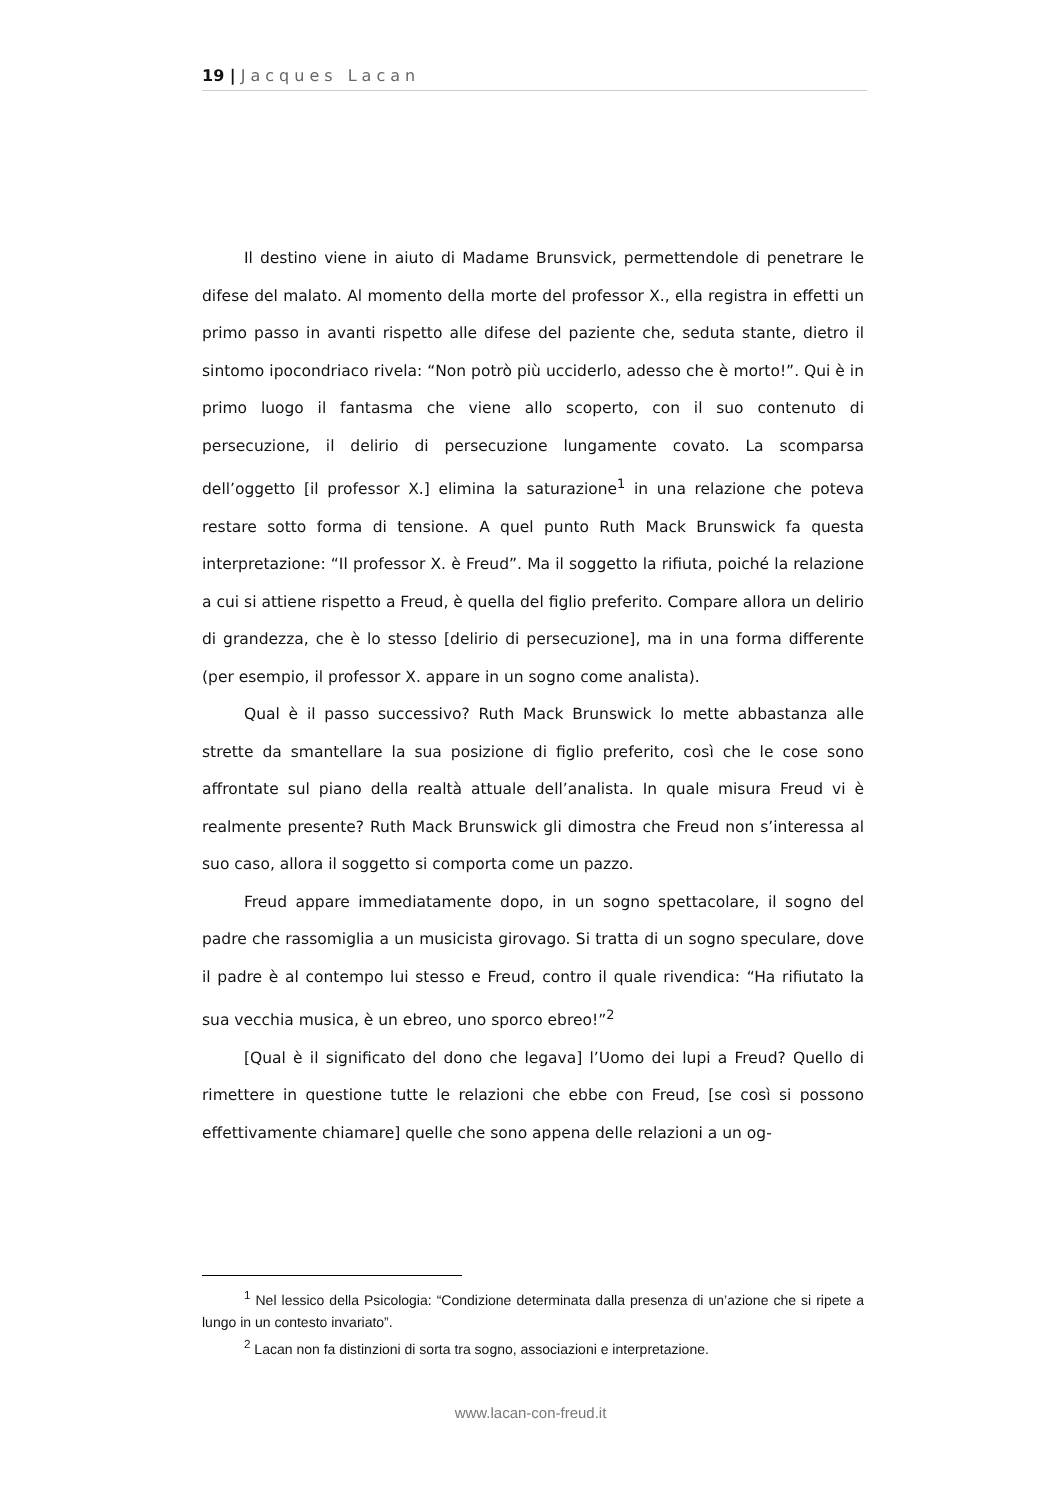19 | Jacques Lacan
Il destino viene in aiuto di Madame Brunsvick, permettendole di penetrare le difese del malato. Al momento della morte del professor X., ella registra in effetti un primo passo in avanti rispetto alle difese del paziente che, seduta stante, dietro il sintomo ipocondriaco rivela: “Non potrò più ucciderlo, adesso che è morto!”. Qui è in primo luogo il fantasma che viene allo scoperto, con il suo contenuto di persecuzione, il delirio di persecuzione lungamente covato. La scomparsa dell’oggetto [il professor X.] elimina la saturazione<sup>1</sup> in una relazione che poteva restare sotto forma di tensione. A quel punto Ruth Mack Brunswick fa questa interpretazione: “Il professor X. è Freud”. Ma il soggetto la rifiuta, poiché la relazione a cui si attiene rispetto a Freud, è quella del figlio preferito. Compare allora un delirio di grandezza, che è lo stesso [delirio di persecuzione], ma in una forma differente (per esempio, il professor X. appare in un sogno come analista).
Qual è il passo successivo? Ruth Mack Brunswick lo mette abbastanza alle strette da smantellare la sua posizione di figlio preferito, così che le cose sono affrontate sul piano della realtà attuale dell’analista. In quale misura Freud vi è realmente presente? Ruth Mack Brunswick gli dimostra che Freud non s’interessa al suo caso, allora il soggetto si comporta come un pazzo.
Freud appare immediatamente dopo, in un sogno spettacolare, il sogno del padre che rassomiglia a un musicista girovago. Si tratta di un sogno speculare, dove il padre è al contempo lui stesso e Freud, contro il quale rivendica: “Ha rifiutato la sua vecchia musica, è un ebreo, uno sporco ebreo!”<sup>2</sup>
[Qual è il significato del dono che legava] l’Uomo dei lupi a Freud? Quello di rimettere in questione tutte le relazioni che ebbe con Freud, [se così si possono effettivamente chiamare] quelle che sono appena delle relazioni a un og-
<sup>1</sup> Nel lessico della Psicologia: “Condizione determinata dalla presenza di un’azione che si ripete a lungo in un contesto invariato”.
<sup>2</sup> Lacan non fa distinzioni di sorta tra sogno, associazioni e interpretazione.
www.lacan-con-freud.it